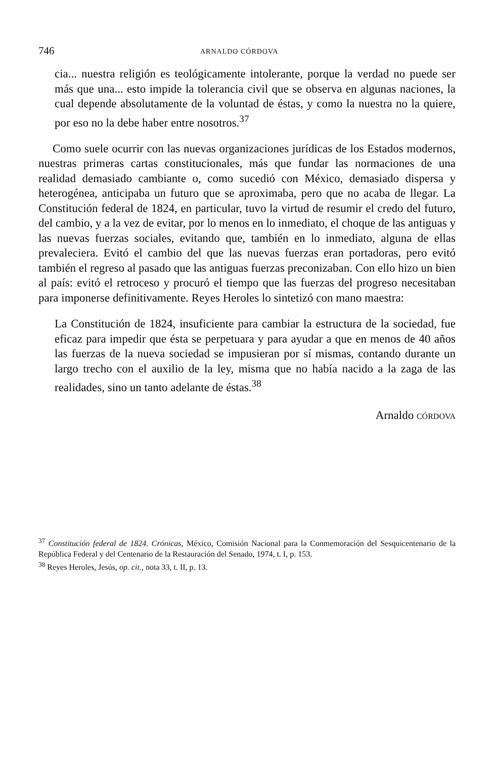746 ARNALDO CÓRDOVA
cia... nuestra religión es teológicamente intolerante, porque la verdad no puede ser más que una... esto impide la tolerancia civil que se observa en algunas naciones, la cual depende absolutamente de la voluntad de éstas, y como la nuestra no la quiere, por eso no la debe haber entre nosotros.<sup>37</sup>
Como suele ocurrir con las nuevas organizaciones jurídicas de los Estados modernos, nuestras primeras cartas constitucionales, más que fundar las normaciones de una realidad demasiado cambiante o, como sucedió con México, demasiado dispersa y heterogénea, anticipaba un futuro que se aproximaba, pero que no acaba de llegar. La Constitución federal de 1824, en particular, tuvo la virtud de resumir el credo del futuro, del cambio, y a la vez de evitar, por lo menos en lo inmediato, el choque de las antiguas y las nuevas fuerzas sociales, evitando que, también en lo inmediato, alguna de ellas prevaleciera. Evitó el cambio del que las nuevas fuerzas eran portadoras, pero evitó también el regreso al pasado que las antiguas fuerzas preconizaban. Con ello hizo un bien al país: evitó el retroceso y procuró el tiempo que las fuerzas del progreso necesitaban para imponerse definitivamente. Reyes Heroles lo sintetizó con mano maestra:
La Constitución de 1824, insuficiente para cambiar la estructura de la sociedad, fue eficaz para impedir que ésta se perpetuara y para ayudar a que en menos de 40 años las fuerzas de la nueva sociedad se impusieran por sí mismas, contando durante un largo trecho con el auxilio de la ley, misma que no había nacido a la zaga de las realidades, sino un tanto adelante de éstas.<sup>38</sup>
Arnaldo CÓRDOVA
<sup>37</sup> Constitución federal de 1824. Crónicas, México, Comisión Nacional para la Conmemoración del Sesquicentenario de la República Federal y del Centenario de la Restauración del Senado, 1974, t. I, p. 153.
<sup>38</sup> Reyes Heroles, Jesús, op. cit., nota 33, t. II, p. 13.